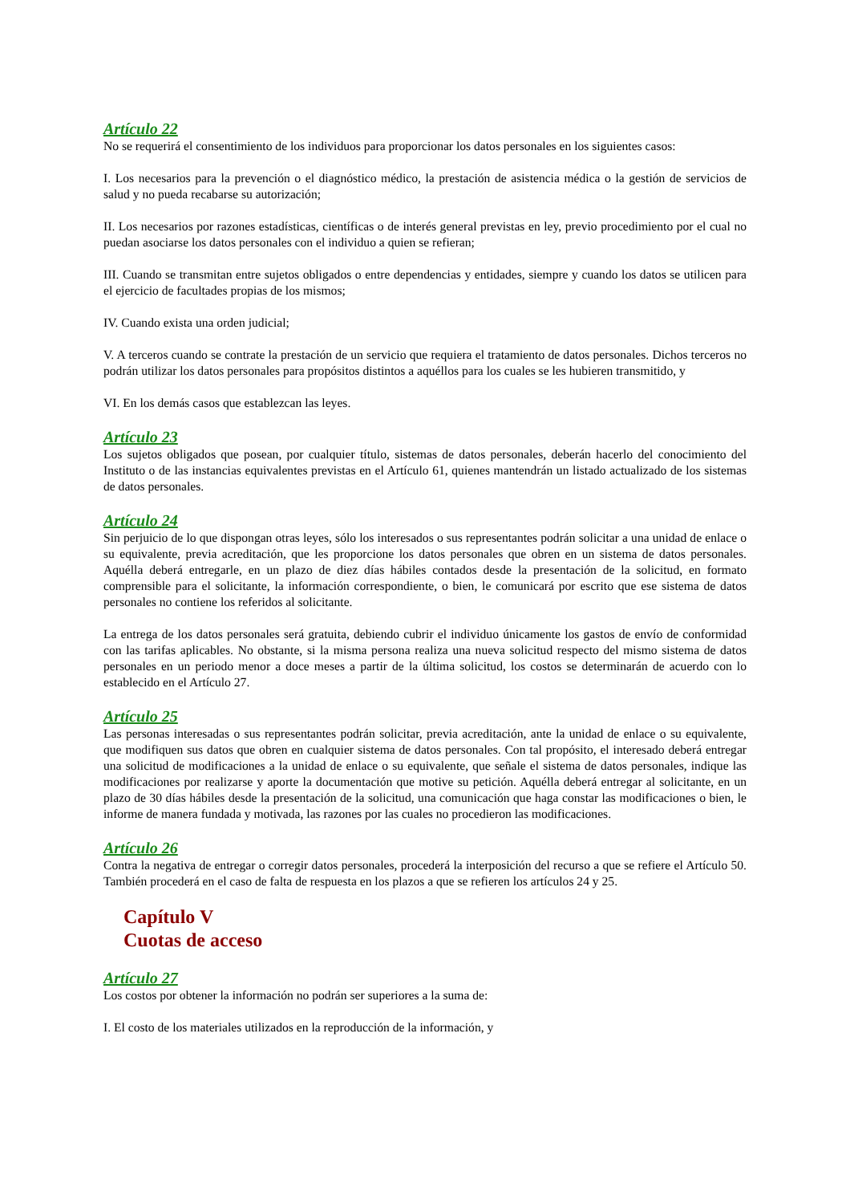Artículo 22
No se requerirá el consentimiento de los individuos para proporcionar los datos personales en los siguientes casos:
I. Los necesarios para la prevención o el diagnóstico médico, la prestación de asistencia médica o la gestión de servicios de salud y no pueda recabarse su autorización;
II. Los necesarios por razones estadísticas, científicas o de interés general previstas en ley, previo procedimiento por el cual no puedan asociarse los datos personales con el individuo a quien se refieran;
III. Cuando se transmitan entre sujetos obligados o entre dependencias y entidades, siempre y cuando los datos se utilicen para el ejercicio de facultades propias de los mismos;
IV. Cuando exista una orden judicial;
V. A terceros cuando se contrate la prestación de un servicio que requiera el tratamiento de datos personales. Dichos terceros no podrán utilizar los datos personales para propósitos distintos a aquéllos para los cuales se les hubieren transmitido, y
VI. En los demás casos que establezcan las leyes.
Artículo 23
Los sujetos obligados que posean, por cualquier título, sistemas de datos personales, deberán hacerlo del conocimiento del Instituto o de las instancias equivalentes previstas en el Artículo 61, quienes mantendrán un listado actualizado de los sistemas de datos personales.
Artículo 24
Sin perjuicio de lo que dispongan otras leyes, sólo los interesados o sus representantes podrán solicitar a una unidad de enlace o su equivalente, previa acreditación, que les proporcione los datos personales que obren en un sistema de datos personales. Aquélla deberá entregarle, en un plazo de diez días hábiles contados desde la presentación de la solicitud, en formato comprensible para el solicitante, la información correspondiente, o bien, le comunicará por escrito que ese sistema de datos personales no contiene los referidos al solicitante.
La entrega de los datos personales será gratuita, debiendo cubrir el individuo únicamente los gastos de envío de conformidad con las tarifas aplicables. No obstante, si la misma persona realiza una nueva solicitud respecto del mismo sistema de datos personales en un periodo menor a doce meses a partir de la última solicitud, los costos se determinarán de acuerdo con lo establecido en el Artículo 27.
Artículo 25
Las personas interesadas o sus representantes podrán solicitar, previa acreditación, ante la unidad de enlace o su equivalente, que modifiquen sus datos que obren en cualquier sistema de datos personales. Con tal propósito, el interesado deberá entregar una solicitud de modificaciones a la unidad de enlace o su equivalente, que señale el sistema de datos personales, indique las modificaciones por realizarse y aporte la documentación que motive su petición. Aquélla deberá entregar al solicitante, en un plazo de 30 días hábiles desde la presentación de la solicitud, una comunicación que haga constar las modificaciones o bien, le informe de manera fundada y motivada, las razones por las cuales no procedieron las modificaciones.
Artículo 26
Contra la negativa de entregar o corregir datos personales, procederá la interposición del recurso a que se refiere el Artículo 50. También procederá en el caso de falta de respuesta en los plazos a que se refieren los artículos 24 y 25.
Capítulo V
Cuotas de acceso
Artículo 27
Los costos por obtener la información no podrán ser superiores a la suma de:
I. El costo de los materiales utilizados en la reproducción de la información, y